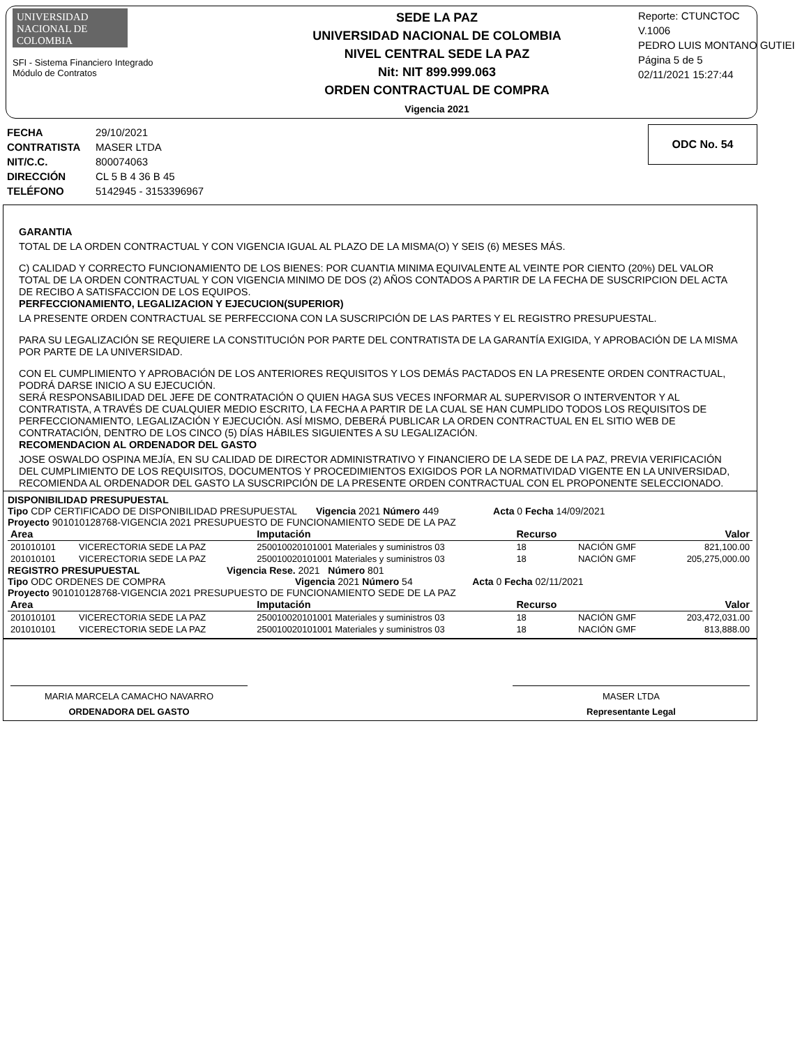UNIVERSIDAD NACIONAL DE COLOMBIA
SFI - Sistema Financiero Integrado
Módulo de Contratos
SEDE LA PAZ
UNIVERSIDAD NACIONAL DE COLOMBIA
NIVEL CENTRAL SEDE LA PAZ
Nit: NIT 899.999.063
ORDEN CONTRACTUAL DE COMPRA
Vigencia 2021
Reporte: CTUNCTOC
V.1006
PEDRO LUIS MONTANO GUTIEI
Página 5 de 5
02/11/2021 15:27:44
| FECHA | 29/10/2021 |
| CONTRATISTA | MASER LTDA |
| NIT/C.C. | 800074063 |
| DIRECCIÓN | CL 5 B 4 36 B 45 |
| TELÉFONO | 5142945 - 3153396967 |
ODC No. 54
GARANTIA
TOTAL DE LA ORDEN CONTRACTUAL Y CON VIGENCIA IGUAL AL PLAZO DE LA MISMA(O) Y SEIS (6) MESES MÁS.
C) CALIDAD Y CORRECTO FUNCIONAMIENTO DE LOS BIENES: POR CUANTIA MINIMA EQUIVALENTE AL VEINTE POR CIENTO (20%) DEL VALOR TOTAL DE LA ORDEN CONTRACTUAL Y CON VIGENCIA MINIMO DE DOS (2) AÑOS CONTADOS A PARTIR DE LA FECHA DE SUSCRIPCION DEL ACTA DE RECIBO A SATISFACCION DE LOS EQUIPOS.
PERFECCIONAMIENTO, LEGALIZACION Y EJECUCION(SUPERIOR)
LA PRESENTE ORDEN CONTRACTUAL SE PERFECCIONA CON LA SUSCRIPCIÓN DE LAS PARTES Y EL REGISTRO PRESUPUESTAL.
PARA SU LEGALIZACIÓN SE REQUIERE LA CONSTITUCIÓN POR PARTE DEL CONTRATISTA DE LA GARANTÍA EXIGIDA, Y APROBACIÓN DE LA MISMA POR PARTE DE LA UNIVERSIDAD.
CON EL CUMPLIMIENTO Y APROBACIÓN DE LOS ANTERIORES REQUISITOS Y LOS DEMÁS PACTADOS EN LA PRESENTE ORDEN CONTRACTUAL, PODRÁ DARSE INICIO A SU EJECUCIÓN.
SERÁ RESPONSABILIDAD DEL JEFE DE CONTRATACIÓN O QUIEN HAGA SUS VECES INFORMAR AL SUPERVISOR O INTERVENTOR Y AL CONTRATISTA, A TRAVÉS DE CUALQUIER MEDIO ESCRITO, LA FECHA A PARTIR DE LA CUAL SE HAN CUMPLIDO TODOS LOS REQUISITOS DE PERFECCIONAMIENTO, LEGALIZACIÓN Y EJECUCIÓN. ASÍ MISMO, DEBERÁ PUBLICAR LA ORDEN CONTRACTUAL EN EL SITIO WEB DE CONTRATACIÓN, DENTRO DE LOS CINCO (5) DÍAS HÁBILES SIGUIENTES A SU LEGALIZACIÓN.
RECOMENDACION AL ORDENADOR DEL GASTO
JOSE OSWALDO OSPINA MEJÍA, EN SU CALIDAD DE DIRECTOR ADMINISTRATIVO Y FINANCIERO DE LA SEDE DE LA PAZ, PREVIA VERIFICACIÓN DEL CUMPLIMIENTO DE LOS REQUISITOS, DOCUMENTOS Y PROCEDIMIENTOS EXIGIDOS POR LA NORMATIVIDAD VIGENTE EN LA UNIVERSIDAD, RECOMIENDA AL ORDENADOR DEL GASTO LA SUSCRIPCIÓN DE LA PRESENTE ORDEN CONTRACTUAL CON EL PROPONENTE SELECCIONADO.
DISPONIBILIDAD PRESUPUESTAL
Tipo CDP CERTIFICADO DE DISPONIBILIDAD PRESUPUESTAL Vigencia 2021 Número 449 Acta 0 Fecha 14/09/2021
Proyecto 901010128768-VIGENCIA 2021 PRESUPUESTO DE FUNCIONAMIENTO SEDE DE LA PAZ
| Area | | Imputación | Recurso | | Valor |
| --- | --- | --- | --- | --- | --- |
| 201010101 | VICERECTORIA SEDE LA PAZ | 250010020101001 Materiales y suministros 03 | 18 | NACIÓN GMF | 821,100.00 |
| 201010101 | VICERECTORIA SEDE LA PAZ | 250010020101001 Materiales y suministros 03 | 18 | NACIÓN GMF | 205,275,000.00 |
REGISTRO PRESUPUESTAL Vigencia Rese. 2021 Número 801
Tipo ODC ORDENES DE COMPRA Vigencia 2021 Número 54 Acta 0 Fecha 02/11/2021
Proyecto 901010128768-VIGENCIA 2021 PRESUPUESTO DE FUNCIONAMIENTO SEDE DE LA PAZ
| Area | | Imputación | Recurso | | Valor |
| --- | --- | --- | --- | --- | --- |
| 201010101 | VICERECTORIA SEDE LA PAZ | 250010020101001 Materiales y suministros 03 | 18 | NACIÓN GMF | 203,472,031.00 |
| 201010101 | VICERECTORIA SEDE LA PAZ | 250010020101001 Materiales y suministros 03 | 18 | NACIÓN GMF | 813,888.00 |
MARIA MARCELA CAMACHO NAVARRO
ORDENADORA DEL GASTO
MASER LTDA
Representante Legal